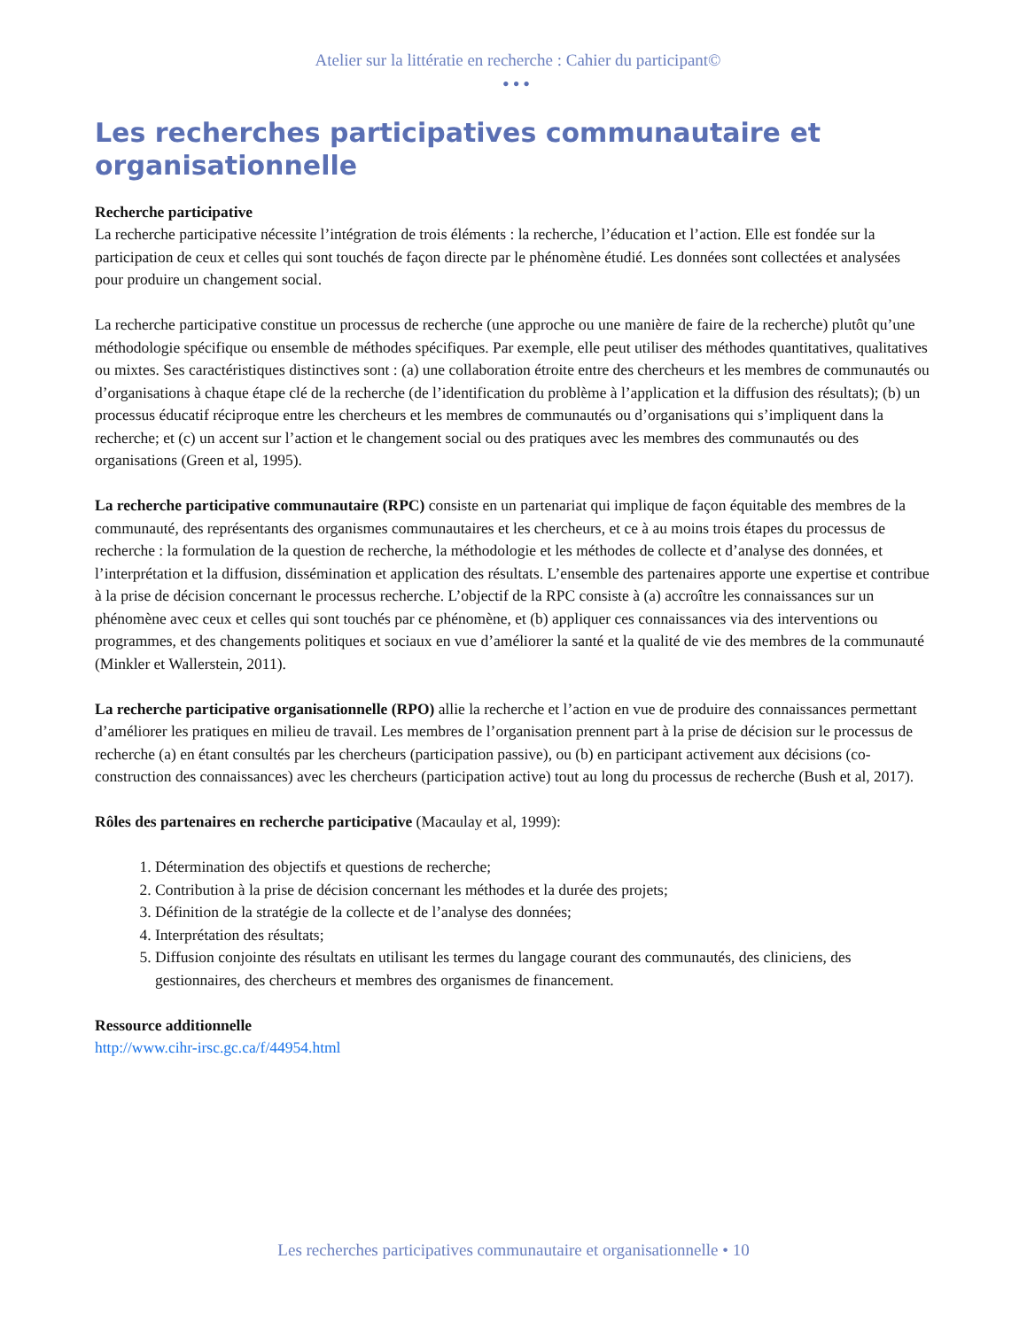Atelier sur la littératie en recherche : Cahier du participant©
•••
Les recherches participatives communautaire et organisationnelle
Recherche participative
La recherche participative nécessite l’intégration de trois éléments : la recherche, l’éducation et l’action. Elle est fondée sur la participation de ceux et celles qui sont touchés de façon directe par le phénomène étudié. Les données sont collectées et analysées pour produire un changement social.
La recherche participative constitue un processus de recherche (une approche ou une manière de faire de la recherche) plutôt qu’une méthodologie spécifique ou ensemble de méthodes spécifiques. Par exemple, elle peut utiliser des méthodes quantitatives, qualitatives ou mixtes. Ses caractéristiques distinctives sont : (a) une collaboration étroite entre des chercheurs et les membres de communautés ou d’organisations à chaque étape clé de la recherche (de l’identification du problème à l’application et la diffusion des résultats); (b) un processus éducatif réciproque entre les chercheurs et les membres de communautés ou d’organisations qui s’impliquent dans la recherche; et (c) un accent sur l’action et le changement social ou des pratiques avec les membres des communautés ou des organisations (Green et al, 1995).
La recherche participative communautaire (RPC) consiste en un partenariat qui implique de façon équitable des membres de la communauté, des représentants des organismes communautaires et les chercheurs, et ce à au moins trois étapes du processus de recherche : la formulation de la question de recherche, la méthodologie et les méthodes de collecte et d’analyse des données, et l’interprétation et la diffusion, dissémination et application des résultats. L’ensemble des partenaires apporte une expertise et contribue à la prise de décision concernant le processus recherche. L’objectif de la RPC consiste à (a) accroître les connaissances sur un phénomène avec ceux et celles qui sont touchés par ce phénomène, et (b) appliquer ces connaissances via des interventions ou programmes, et des changements politiques et sociaux en vue d’améliorer la santé et la qualité de vie des membres de la communauté (Minkler et Wallerstein, 2011).
La recherche participative organisationnelle (RPO) allie la recherche et l’action en vue de produire des connaissances permettant d’améliorer les pratiques en milieu de travail. Les membres de l’organisation prennent part à la prise de décision sur le processus de recherche (a) en étant consultés par les chercheurs (participation passive), ou (b) en participant activement aux décisions (co-construction des connaissances) avec les chercheurs (participation active) tout au long du processus de recherche (Bush et al, 2017).
Rôles des partenaires en recherche participative (Macaulay et al, 1999):
1. Détermination des objectifs et questions de recherche;
2. Contribution à la prise de décision concernant les méthodes et la durée des projets;
3. Définition de la stratégie de la collecte et de l’analyse des données;
4. Interprétation des résultats;
5. Diffusion conjointe des résultats en utilisant les termes du langage courant des communautés, des cliniciens, des gestionnaires, des chercheurs et membres des organismes de financement.
Ressource additionnelle
http://www.cihr-irsc.gc.ca/f/44954.html
Les recherches participatives communautaire et organisationnelle • 10